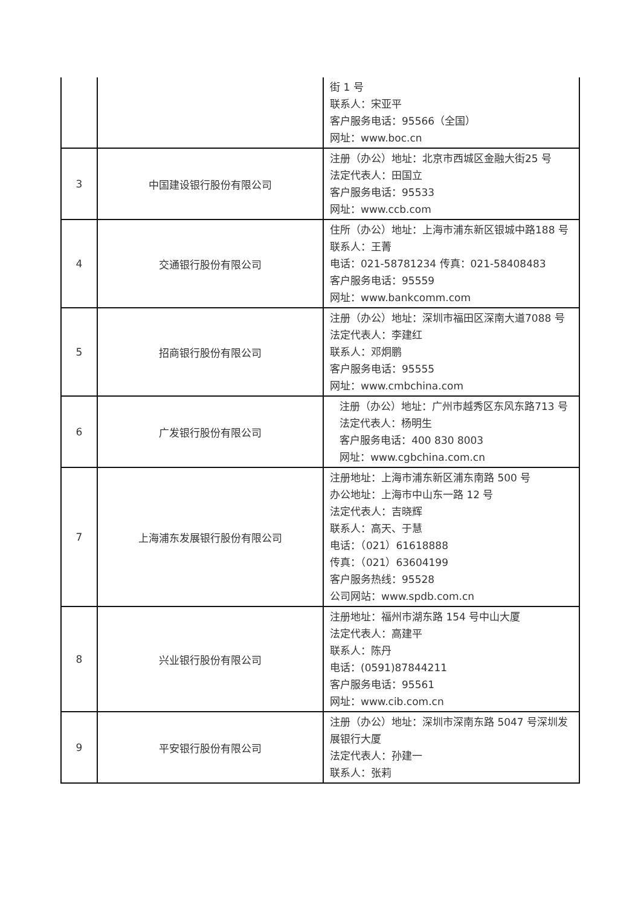| | | 街 1 号 联系人：宋亚平 客户服务电话：95566（全国） 网址：www.boc.cn |
| 3 | 中国建设银行股份有限公司 | 注册（办公）地址：北京市西城区金融大街25 号 法定代表人：田国立 客户服务电话：95533 网址：www.ccb.com |
| 4 | 交通银行股份有限公司 | 住所（办公）地址：上海市浦东新区银城中路188 号 联系人：王菁 电话：021-58781234 传真：021-58408483 客户服务电话：95559 网址：www.bankcomm.com |
| 5 | 招商银行股份有限公司 | 注册（办公）地址：深圳市福田区深南大道7088 号 法定代表人：李建红 联系人：邓炯鹏 客户服务电话：95555 网址：www.cmbchina.com |
| 6 | 广发银行股份有限公司 | 注册（办公）地址：广州市越秀区东风东路713 号 法定代表人：杨明生 客户服务电话：400 830 8003 网址：www.cgbchina.com.cn |
| 7 | 上海浦东发展银行股份有限公司 | 注册地址：上海市浦东新区浦东南路 500 号 办公地址：上海市中山东一路 12 号 法定代表人：吉晓辉 联系人：高天、于慧 电话：（021）61618888 传真：（021）63604199 客户服务热线：95528 公司网站：www.spdb.com.cn |
| 8 | 兴业银行股份有限公司 | 注册地址：福州市湖东路 154 号中山大厦 法定代表人：高建平 联系人：陈丹 电话：(0591)87844211 客户服务电话：95561 网址：www.cib.com.cn |
| 9 | 平安银行股份有限公司 | 注册（办公）地址：深圳市深南东路 5047 号深圳发展银行大厦 法定代表人：孙建一 联系人：张莉 |